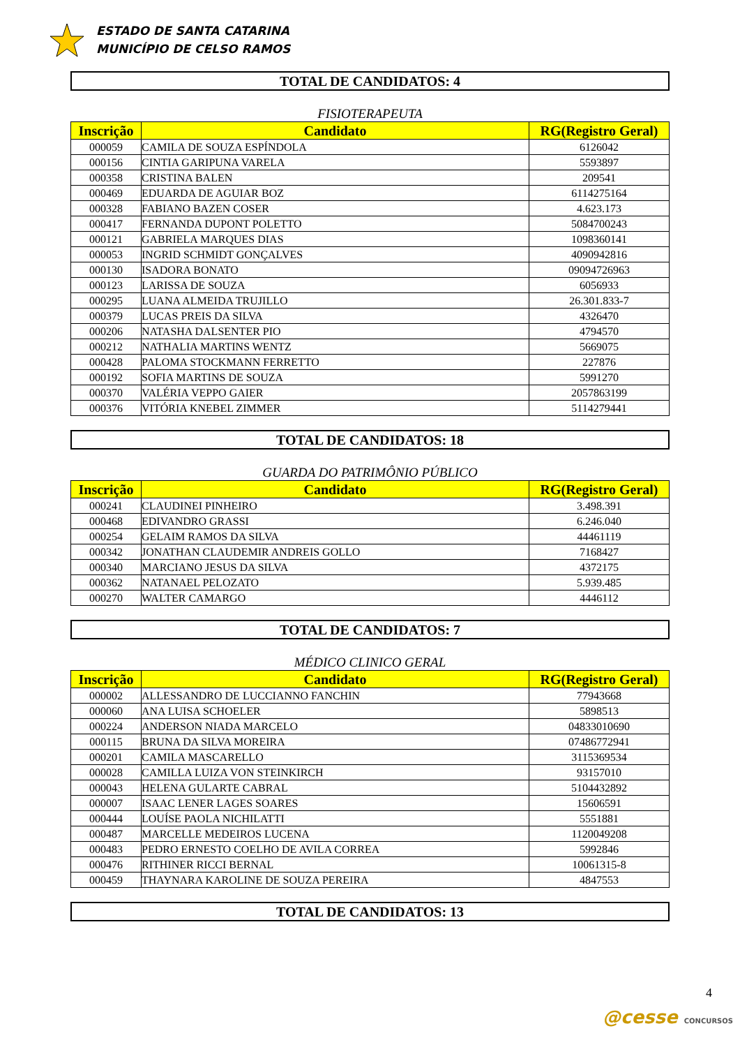ESTADO DE SANTA CATARINA
MUNICÍPIO DE CELSO RAMOS
TOTAL DE CANDIDATOS: 4
FISIOTERAPEUTA
| Inscrição | Candidato | RG(Registro Geral) |
| --- | --- | --- |
| 000059 | CAMILA DE SOUZA ESPÍNDOLA | 6126042 |
| 000156 | CINTIA GARIPUNA VARELA | 5593897 |
| 000358 | CRISTINA BALEN | 209541 |
| 000469 | EDUARDA DE AGUIAR BOZ | 6114275164 |
| 000328 | FABIANO BAZEN COSER | 4.623.173 |
| 000417 | FERNANDA DUPONT POLETTO | 5084700243 |
| 000121 | GABRIELA MARQUES DIAS | 1098360141 |
| 000053 | INGRID SCHMIDT GONÇALVES | 4090942816 |
| 000130 | ISADORA BONATO | 09094726963 |
| 000123 | LARISSA DE SOUZA | 6056933 |
| 000295 | LUANA ALMEIDA TRUJILLO | 26.301.833-7 |
| 000379 | LUCAS PREIS DA SILVA | 4326470 |
| 000206 | NATASHA DALSENTER PIO | 4794570 |
| 000212 | NATHALIA MARTINS WENTZ | 5669075 |
| 000428 | PALOMA STOCKMANN FERRETTO | 227876 |
| 000192 | SOFIA MARTINS DE SOUZA | 5991270 |
| 000370 | VALÉRIA VEPPO GAIER | 2057863199 |
| 000376 | VITÓRIA KNEBEL ZIMMER | 5114279441 |
TOTAL DE CANDIDATOS: 18
GUARDA DO PATRIMÔNIO PÚBLICO
| Inscrição | Candidato | RG(Registro Geral) |
| --- | --- | --- |
| 000241 | CLAUDINEI PINHEIRO | 3.498.391 |
| 000468 | EDIVANDRO GRASSI | 6.246.040 |
| 000254 | GELAIM RAMOS DA SILVA | 44461119 |
| 000342 | JONATHAN CLAUDEMIR ANDREIS GOLLO | 7168427 |
| 000340 | MARCIANO JESUS DA SILVA | 4372175 |
| 000362 | NATANAEL PELOZATO | 5.939.485 |
| 000270 | WALTER CAMARGO | 4446112 |
TOTAL DE CANDIDATOS: 7
MÉDICO CLINICO GERAL
| Inscrição | Candidato | RG(Registro Geral) |
| --- | --- | --- |
| 000002 | ALLESSANDRO DE LUCCIANNO FANCHIN | 77943668 |
| 000060 | ANA LUISA SCHOELER | 5898513 |
| 000224 | ANDERSON NIADA MARCELO | 04833010690 |
| 000115 | BRUNA DA SILVA MOREIRA | 07486772941 |
| 000201 | CAMILA MASCARELLO | 3115369534 |
| 000028 | CAMILLA LUIZA VON STEINKIRCH | 93157010 |
| 000043 | HELENA GULARTE CABRAL | 5104432892 |
| 000007 | ISAAC LENER LAGES SOARES | 15606591 |
| 000444 | LOUÍSE PAOLA NICHILATTI | 5551881 |
| 000487 | MARCELLE MEDEIROS LUCENA | 1120049208 |
| 000483 | PEDRO ERNESTO COELHO DE AVILA CORREA | 5992846 |
| 000476 | RITHINER RICCI BERNAL | 10061315-8 |
| 000459 | THAYNARA KAROLINE DE SOUZA PEREIRA | 4847553 |
TOTAL DE CANDIDATOS: 13
4
@cesse CONCURSOS